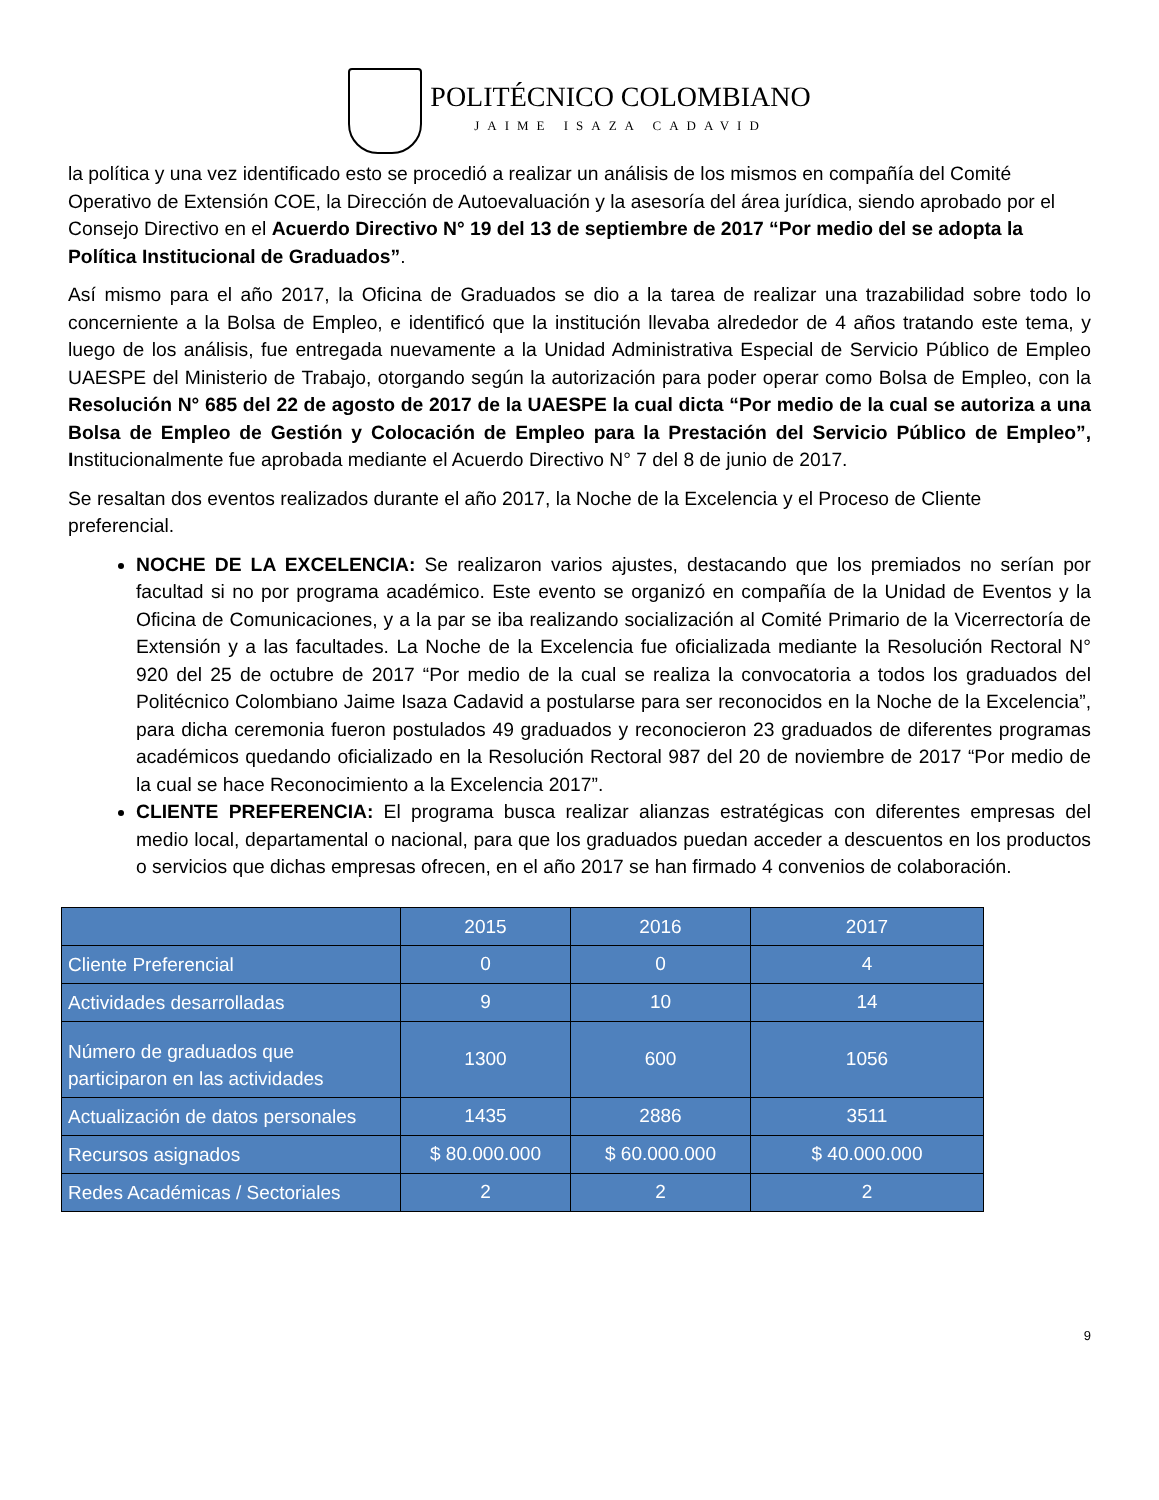POLITÉCNICO COLOMBIANO
JAIME ISAZA CADAVID
la política y una vez identificado esto se procedió a realizar un análisis de los mismos en compañía del Comité Operativo de Extensión COE, la Dirección de Autoevaluación y la asesoría del área jurídica, siendo aprobado por el Consejo Directivo en el Acuerdo Directivo N° 19 del 13 de septiembre de 2017 “Por medio del se adopta la Política Institucional de Graduados”.
Así mismo para el año 2017, la Oficina de Graduados se dio a la tarea de realizar una trazabilidad sobre todo lo concerniente a la Bolsa de Empleo, e identificó que la institución llevaba alrededor de 4 años tratando este tema, y luego de los análisis, fue entregada nuevamente a la Unidad Administrativa Especial de Servicio Público de Empleo UAESPE del Ministerio de Trabajo, otorgando según la autorización para poder operar como Bolsa de Empleo, con la Resolución N° 685 del 22 de agosto de 2017 de la UAESPE la cual dicta “Por medio de la cual se autoriza a una Bolsa de Empleo de Gestión y Colocación de Empleo para la Prestación del Servicio Público de Empleo”, Institucionalmente fue aprobada mediante el Acuerdo Directivo N° 7 del 8 de junio de 2017.
Se resaltan dos eventos realizados durante el año 2017, la Noche de la Excelencia y el Proceso de Cliente preferencial.
NOCHE DE LA EXCELENCIA: Se realizaron varios ajustes, destacando que los premiados no serían por facultad si no por programa académico. Este evento se organizó en compañía de la Unidad de Eventos y la Oficina de Comunicaciones, y a la par se iba realizando socialización al Comité Primario de la Vicerrectoría de Extensión y a las facultades. La Noche de la Excelencia fue oficializada mediante la Resolución Rectoral N° 920 del 25 de octubre de 2017 “Por medio de la cual se realiza la convocatoria a todos los graduados del Politécnico Colombiano Jaime Isaza Cadavid a postularse para ser reconocidos en la Noche de la Excelencia”, para dicha ceremonia fueron postulados 49 graduados y reconocieron 23 graduados de diferentes programas académicos quedando oficializado en la Resolución Rectoral 987 del 20 de noviembre de 2017 “Por medio de la cual se hace Reconocimiento a la Excelencia 2017”.
CLIENTE PREFERENCIA: El programa busca realizar alianzas estratégicas con diferentes empresas del medio local, departamental o nacional, para que los graduados puedan acceder a descuentos en los productos o servicios que dichas empresas ofrecen, en el año 2017 se han firmado 4 convenios de colaboración.
| | 2015 | 2016 | 2017 |
| Cliente Preferencial | 0 | 0 | 4 |
| Actividades desarrolladas | 9 | 10 | 14 |
| Número de graduados que participaron en las actividades | 1300 | 600 | 1056 |
| Actualización de datos personales | 1435 | 2886 | 3511 |
| Recursos asignados | $ 80.000.000 | $ 60.000.000 | $ 40.000.000 |
| Redes Académicas / Sectoriales | 2 | 2 | 2 |
9